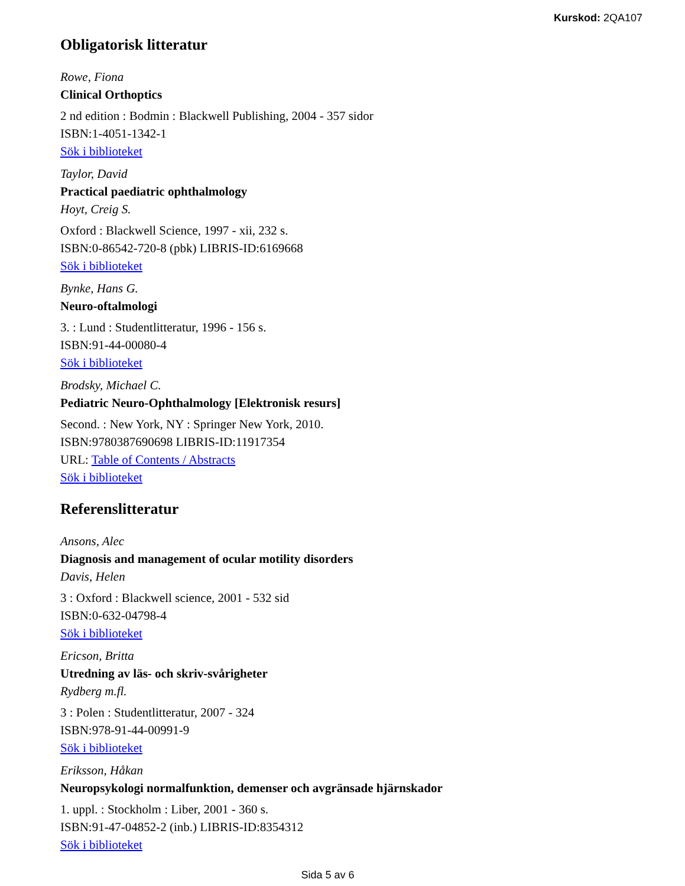Kurskod: 2QA107
Obligatorisk litteratur
Rowe, Fiona
Clinical Orthoptics
2 nd edition : Bodmin : Blackwell Publishing, 2004 - 357 sidor
ISBN:1-4051-1342-1
Sök i biblioteket
Taylor, David
Practical paediatric ophthalmology
Hoyt, Creig S.
Oxford : Blackwell Science, 1997 - xii, 232 s.
ISBN:0-86542-720-8 (pbk) LIBRIS-ID:6169668
Sök i biblioteket
Bynke, Hans G.
Neuro-oftalmologi
3. : Lund : Studentlitteratur, 1996 - 156 s.
ISBN:91-44-00080-4
Sök i biblioteket
Brodsky, Michael C.
Pediatric Neuro-Ophthalmology [Elektronisk resurs]
Second. : New York, NY : Springer New York, 2010.
ISBN:9780387690698 LIBRIS-ID:11917354
URL: Table of Contents / Abstracts
Sök i biblioteket
Referenslitteratur
Ansons, Alec
Diagnosis and management of ocular motility disorders
Davis, Helen
3 : Oxford : Blackwell science, 2001 - 532 sid
ISBN:0-632-04798-4
Sök i biblioteket
Ericson, Britta
Utredning av läs- och skriv-svårigheter
Rydberg m.fl.
3 : Polen : Studentlitteratur, 2007 - 324
ISBN:978-91-44-00991-9
Sök i biblioteket
Eriksson, Håkan
Neuropsykologi normalfunktion, demenser och avgränsade hjärnskador
1. uppl. : Stockholm : Liber, 2001 - 360 s.
ISBN:91-47-04852-2 (inb.) LIBRIS-ID:8354312
Sök i biblioteket
Sida 5 av 6